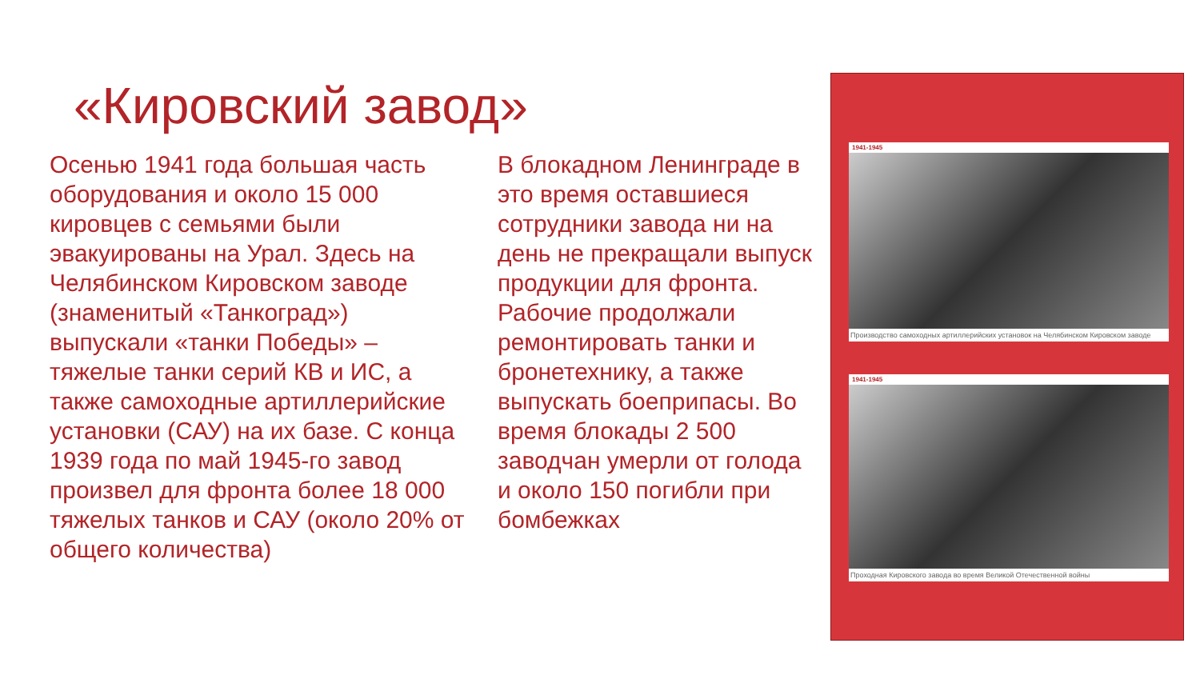«Кировский завод»
Осенью 1941 года большая часть оборудования и около 15 000 кировцев с семьями были эвакуированы на Урал. Здесь на Челябинском Кировском заводе (знаменитый «Танкоград») выпускали «танки Победы» – тяжелые танки серий КВ и ИС, а также самоходные артиллерийские установки (САУ) на их базе. С конца 1939 года по май 1945-го завод произвел для фронта более 18 000 тяжелых танков и САУ (около 20% от общего количества)
В блокадном Ленинграде в это время оставшиеся сотрудники завода ни на день не прекращали выпуск продукции для фронта. Рабочие продолжали ремонтировать танки и бронетехнику, а также выпускать боеприпасы. Во время блокады 2 500 заводчан умерли от голода и около 150 погибли при бомбежках
1941-1945
Производство самоходных артиллерийских установок на Челябинском Кировском заводе
1941-1945
Проходная Кировского завода во время Великой Отечественной войны